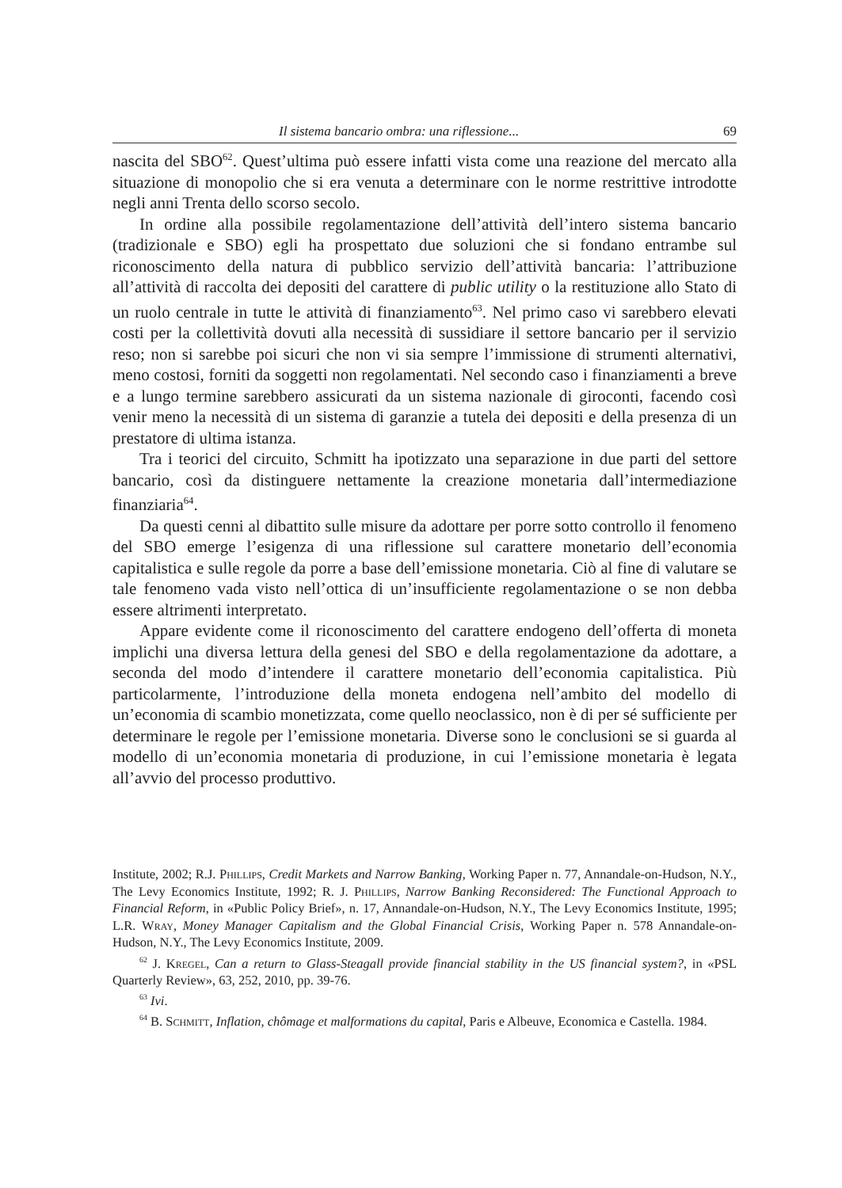Il sistema bancario ombra: una riflessione... 69
nascita del SBO<sup>62</sup>. Quest’ultima può essere infatti vista come una reazione del mercato alla situazione di monopolio che si era venuta a determinare con le norme restrittive introdotte negli anni Trenta dello scorso secolo.
In ordine alla possibile regolamentazione dell’attività dell’intero sistema bancario (tradizionale e SBO) egli ha prospettato due soluzioni che si fondano entrambe sul riconoscimento della natura di pubblico servizio dell’attività bancaria: l’attribuzione all’attività di raccolta dei depositi del carattere di public utility o la restituzione allo Stato di un ruolo centrale in tutte le attività di finanziamento<sup>63</sup>. Nel primo caso vi sarebbero elevati costi per la collettività dovuti alla necessità di sussidiare il settore bancario per il servizio reso; non si sarebbe poi sicuri che non vi sia sempre l’immissione di strumenti alternativi, meno costosi, forniti da soggetti non regolamentati. Nel secondo caso i finanziamenti a breve e a lungo termine sarebbero assicurati da un sistema nazionale di giroconti, facendo così venir meno la necessità di un sistema di garanzie a tutela dei depositi e della presenza di un prestatore di ultima istanza.
Tra i teorici del circuito, Schmitt ha ipotizzato una separazione in due parti del settore bancario, così da distinguere nettamente la creazione monetaria dall’intermediazione finanziaria<sup>64</sup>.
Da questi cenni al dibattito sulle misure da adottare per porre sotto controllo il fenomeno del SBO emerge l’esigenza di una riflessione sul carattere monetario dell’economia capitalistica e sulle regole da porre a base dell’emissione monetaria. Ciò al fine di valutare se tale fenomeno vada visto nell’ottica di un’insufficiente regolamentazione o se non debba essere altrimenti interpretato.
Appare evidente come il riconoscimento del carattere endogeno dell’offerta di moneta implichi una diversa lettura della genesi del SBO e della regolamentazione da adottare, a seconda del modo d’intendere il carattere monetario dell’economia capitalistica. Più particolarmente, l’introduzione della moneta endogena nell’ambito del modello di un’economia di scambio monetizzata, come quello neoclassico, non è di per sé sufficiente per determinare le regole per l’emissione monetaria. Diverse sono le conclusioni se si guarda al modello di un’economia monetaria di produzione, in cui l’emissione monetaria è legata all’avvio del processo produttivo.
Institute, 2002; R.J. Phillips, Credit Markets and Narrow Banking, Working Paper n. 77, Annandale-on-Hudson, N.Y., The Levy Economics Institute, 1992; R. J. Phillips, Narrow Banking Reconsidered: The Functional Approach to Financial Reform, in «Public Policy Brief», n. 17, Annandale-on-Hudson, N.Y., The Levy Economics Institute, 1995; L.R. Wray, Money Manager Capitalism and the Global Financial Crisis, Working Paper n. 578 Annandale-on-Hudson, N.Y., The Levy Economics Institute, 2009.
<sup>62</sup> J. Kregel, Can a return to Glass-Steagall provide financial stability in the US financial system?, in «PSL Quarterly Review», 63, 252, 2010, pp. 39-76.
<sup>63</sup> Ivi.
<sup>64</sup> B. Schmitt, Inflation, chômage et malformations du capital, Paris e Albeuve, Economica e Castella. 1984.